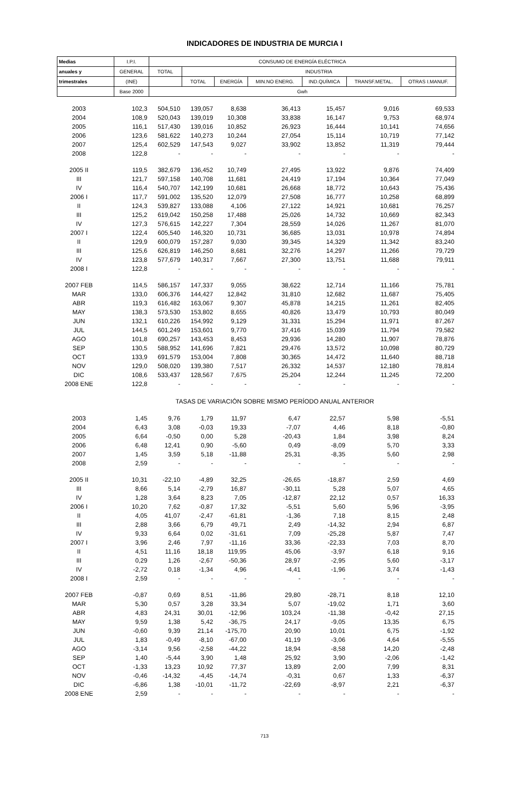INDICADORES DE INDUSTRIA DE MURCIA I
| Medias | I.P.I. | CONSUMO DE ENERGÍA ELÉCTRICA | | | | | | |
| anuales y | GENERAL | TOTAL | INDUSTRIA | | | | | |
| trimestrales | (INE) | | TOTAL | ENERGÍA | MIN.NO ENERG. | IND.QUÍMICA | TRANSF.METAL. | OTRAS I.MANUF. |
| | Base 2000 | Gwh | | | | | | |
| 2003 | 102,3 | 504,510 | 139,057 | 8,638 | 36,413 | 15,457 | 9,016 | 69,533 |
| 2004 | 108,9 | 520,043 | 139,019 | 10,308 | 33,838 | 16,147 | 9,753 | 68,974 |
| 2005 | 116,1 | 517,430 | 139,016 | 10,852 | 26,923 | 16,444 | 10,141 | 74,656 |
| 2006 | 123,6 | 581,622 | 140,273 | 10,244 | 27,054 | 15,114 | 10,719 | 77,142 |
| 2007 | 125,4 | 602,529 | 147,543 | 9,027 | 33,902 | 13,852 | 11,319 | 79,444 |
| 2008 | 122,8 | - | - | - | - | - | - | - |
| 2005 II | 119,5 | 382,679 | 136,452 | 10,749 | 27,495 | 13,922 | 9,876 | 74,409 |
| III | 121,7 | 597,158 | 140,708 | 11,681 | 24,419 | 17,194 | 10,364 | 77,049 |
| IV | 116,4 | 540,707 | 142,199 | 10,681 | 26,668 | 18,772 | 10,643 | 75,436 |
| 2006 I | 117,7 | 591,002 | 135,520 | 12,079 | 27,508 | 16,777 | 10,258 | 68,899 |
| II | 124,3 | 539,827 | 133,088 | 4,106 | 27,122 | 14,921 | 10,681 | 76,257 |
| III | 125,2 | 619,042 | 150,258 | 17,488 | 25,026 | 14,732 | 10,669 | 82,343 |
| IV | 127,3 | 576,615 | 142,227 | 7,304 | 28,559 | 14,026 | 11,267 | 81,070 |
| 2007 I | 122,4 | 605,540 | 146,320 | 10,731 | 36,685 | 13,031 | 10,978 | 74,894 |
| II | 129,9 | 600,079 | 157,287 | 9,030 | 39,345 | 14,329 | 11,342 | 83,240 |
| III | 125,6 | 626,819 | 146,250 | 8,681 | 32,276 | 14,297 | 11,266 | 79,729 |
| IV | 123,8 | 577,679 | 140,317 | 7,667 | 27,300 | 13,751 | 11,688 | 79,911 |
| 2008 I | 122,8 | - | - | - | - | - | - | - |
| 2007 FEB | 114,5 | 586,157 | 147,337 | 9,055 | 38,622 | 12,714 | 11,166 | 75,781 |
| MAR | 133,0 | 606,376 | 144,427 | 12,842 | 31,810 | 12,682 | 11,687 | 75,405 |
| ABR | 119,3 | 616,482 | 163,067 | 9,307 | 45,878 | 14,215 | 11,261 | 82,405 |
| MAY | 138,3 | 573,530 | 153,802 | 8,655 | 40,826 | 13,479 | 10,793 | 80,049 |
| JUN | 132,1 | 610,226 | 154,992 | 9,129 | 31,331 | 15,294 | 11,971 | 87,267 |
| JUL | 144,5 | 601,249 | 153,601 | 9,770 | 37,416 | 15,039 | 11,794 | 79,582 |
| AGO | 101,8 | 690,257 | 143,453 | 8,453 | 29,936 | 14,280 | 11,907 | 78,876 |
| SEP | 130,5 | 588,952 | 141,696 | 7,821 | 29,476 | 13,572 | 10,098 | 80,729 |
| OCT | 133,9 | 691,579 | 153,004 | 7,808 | 30,365 | 14,472 | 11,640 | 88,718 |
| NOV | 129,0 | 508,020 | 139,380 | 7,517 | 26,332 | 14,537 | 12,180 | 78,814 |
| DIC | 108,6 | 533,437 | 128,567 | 7,675 | 25,204 | 12,244 | 11,245 | 72,200 |
| 2008 ENE | 122,8 | - | - | - | - | - | - | - |
| | | TASAS DE VARIACIÓN SOBRE MISMO PERÍODO ANUAL ANTERIOR | | | | | | |
| 2003 | 1,45 | 9,76 | 1,79 | 11,97 | 6,47 | 22,57 | 5,98 | -5,51 |
| 2004 | 6,43 | 3,08 | -0,03 | 19,33 | -7,07 | 4,46 | 8,18 | -0,80 |
| 2005 | 6,64 | -0,50 | 0,00 | 5,28 | -20,43 | 1,84 | 3,98 | 8,24 |
| 2006 | 6,48 | 12,41 | 0,90 | -5,60 | 0,49 | -8,09 | 5,70 | 3,33 |
| 2007 | 1,45 | 3,59 | 5,18 | -11,88 | 25,31 | -8,35 | 5,60 | 2,98 |
| 2008 | 2,59 | - | - | - | - | - | - | - |
| 2005 II | 10,31 | -22,10 | -4,89 | 32,25 | -26,65 | -18,87 | 2,59 | 4,69 |
| III | 8,66 | 5,14 | -2,79 | 16,87 | -30,11 | 5,28 | 5,07 | 4,65 |
| IV | 1,28 | 3,64 | 8,23 | 7,05 | -12,87 | 22,12 | 0,57 | 16,33 |
| 2006 I | 10,20 | 7,62 | -0,87 | 17,32 | -5,51 | 5,60 | 5,96 | -3,95 |
| II | 4,05 | 41,07 | -2,47 | -61,81 | -1,36 | 7,18 | 8,15 | 2,48 |
| III | 2,88 | 3,66 | 6,79 | 49,71 | 2,49 | -14,32 | 2,94 | 6,87 |
| IV | 9,33 | 6,64 | 0,02 | -31,61 | 7,09 | -25,28 | 5,87 | 7,47 |
| 2007 I | 3,96 | 2,46 | 7,97 | -11,16 | 33,36 | -22,33 | 7,03 | 8,70 |
| II | 4,51 | 11,16 | 18,18 | 119,95 | 45,06 | -3,97 | 6,18 | 9,16 |
| III | 0,29 | 1,26 | -2,67 | -50,36 | 28,97 | -2,95 | 5,60 | -3,17 |
| IV | -2,72 | 0,18 | -1,34 | 4,96 | -4,41 | -1,96 | 3,74 | -1,43 |
| 2008 I | 2,59 | - | - | - | - | - | - | - |
| 2007 FEB | -0,87 | 0,69 | 8,51 | -11,86 | 29,80 | -28,71 | 8,18 | 12,10 |
| MAR | 5,30 | 0,57 | 3,28 | 33,34 | 5,07 | -19,02 | 1,71 | 3,60 |
| ABR | 4,83 | 24,31 | 30,01 | -12,96 | 103,24 | -11,38 | -0,42 | 27,15 |
| MAY | 9,59 | 1,38 | 5,42 | -36,75 | 24,17 | -9,05 | 13,35 | 6,75 |
| JUN | -0,60 | 9,39 | 21,14 | -175,70 | 20,90 | 10,01 | 6,75 | -1,92 |
| JUL | 1,83 | -0,49 | -8,10 | -67,00 | 41,19 | -3,06 | 4,64 | -5,55 |
| AGO | -3,14 | 9,56 | -2,58 | -44,22 | 18,94 | -8,58 | 14,20 | -2,48 |
| SEP | 1,40 | -5,44 | 3,90 | 1,48 | 25,92 | 3,90 | -2,06 | -1,42 |
| OCT | -1,33 | 13,23 | 10,92 | 77,37 | 13,89 | 2,00 | 7,99 | 8,31 |
| NOV | -0,46 | -14,32 | -4,45 | -14,74 | -0,31 | 0,67 | 1,33 | -6,37 |
| DIC | -6,86 | 1,38 | -10,01 | -11,72 | -22,69 | -8,97 | 2,21 | -6,37 |
| 2008 ENE | 2,59 | - | - | - | - | - | - | - |
713